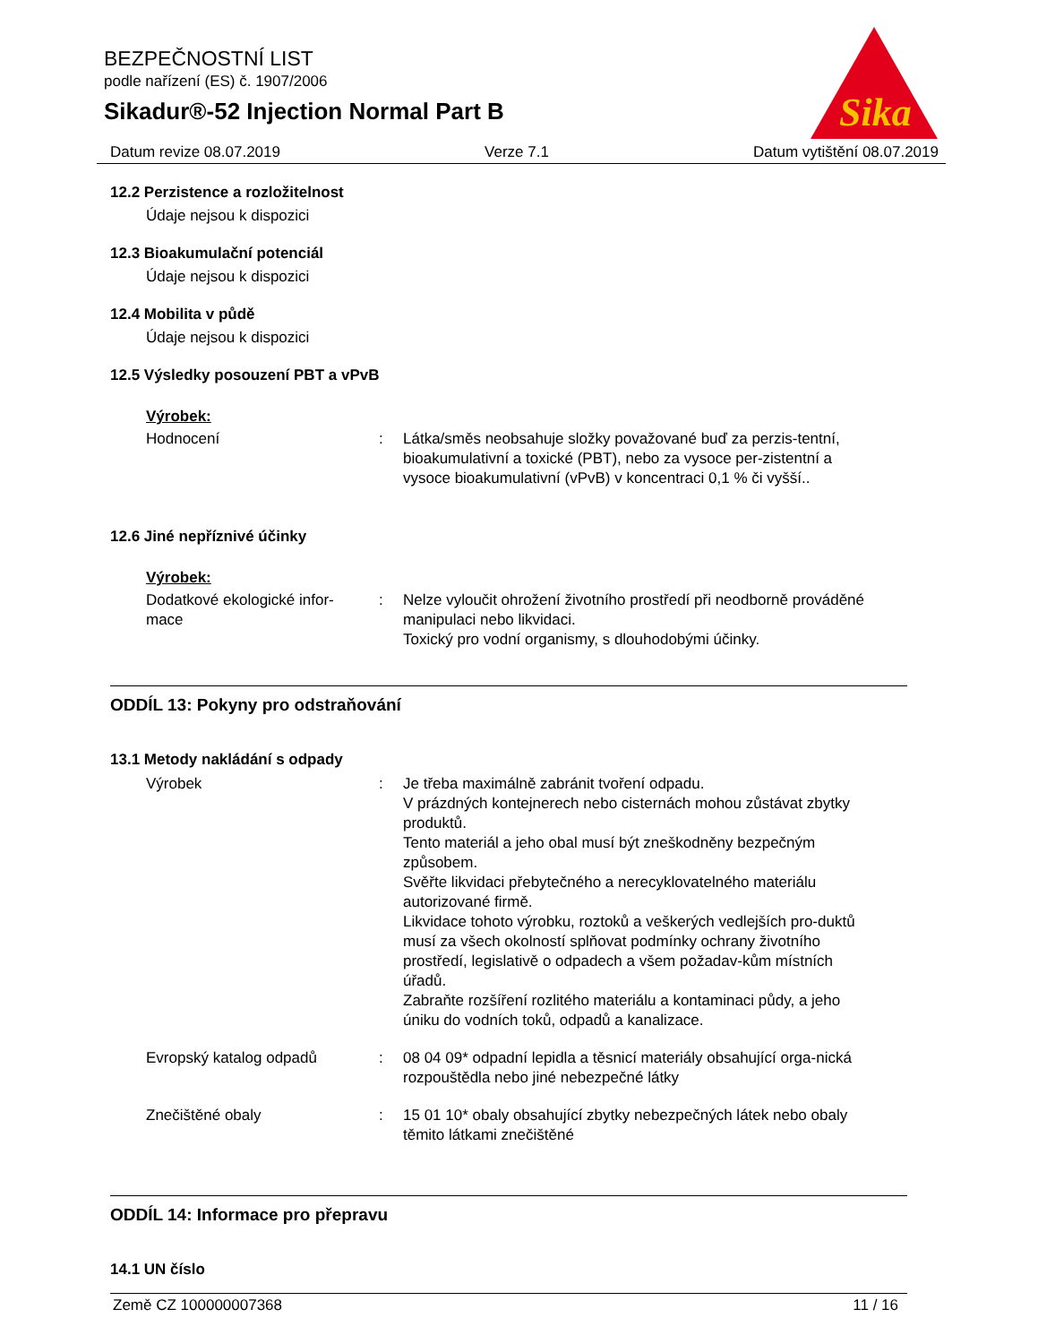Sika
BEZPEČNOSTNÍ LIST
podle nařízení (ES) č. 1907/2006
Sikadur®-52 Injection Normal Part B
Datum revize 08.07.2019 Verze 7.1 Datum vytištění 08.07.2019
12.2 Perzistence a rozložitelnost
Údaje nejsou k dispozici
12.3 Bioakumulační potenciál
Údaje nejsou k dispozici
12.4 Mobilita v půdě
Údaje nejsou k dispozici
12.5 Výsledky posouzení PBT a vPvB
Výrobek:
Hodnocení : Látka/směs neobsahuje složky považované buď za perzis-tentní, bioakumulativní a toxické (PBT), nebo za vysoce per-zistentní a vysoce bioakumulativní (vPvB) v koncentraci 0,1 % či vyšší..
12.6 Jiné nepříznivé účinky
Výrobek:
Dodatkové ekologické infor-
mace
: Nelze vyloučit ohrožení životního prostředí při neodborně prováděné manipulaci nebo likvidaci.
Toxický pro vodní organismy, s dlouhodobými účinky.
ODDÍL 13: Pokyny pro odstraňování
13.1 Metody nakládání s odpady
Výrobek : Je třeba maximálně zabránit tvoření odpadu.
V prázdných kontejnerech nebo cisternách mohou zůstávat zbytky produktů.
Tento materiál a jeho obal musí být zneškodněny bezpečným způsobem.
Svěřte likvidaci přebytečného a nerecyklovatelného materiálu autorizované firmě.
Likvidace tohoto výrobku, roztoků a veškerých vedlejších pro-duktů musí za všech okolností splňovat podmínky ochrany životního prostředí, legislativě o odpadech a všem požadav-kům místních úřadů.
Zabraňte rozšíření rozlitého materiálu a kontaminaci půdy, a jeho úniku do vodních toků, odpadů a kanalizace.
Evropský katalog odpadů : 08 04 09* odpadní lepidla a těsnicí materiály obsahující orga-nická rozpouštědla nebo jiné nebezpečné látky
Znečištěné obaly : 15 01 10* obaly obsahující zbytky nebezpečných látek nebo obaly těmito látkami znečištěné
ODDÍL 14: Informace pro přepravu
14.1 UN číslo
Země CZ 100000007368 11 / 16